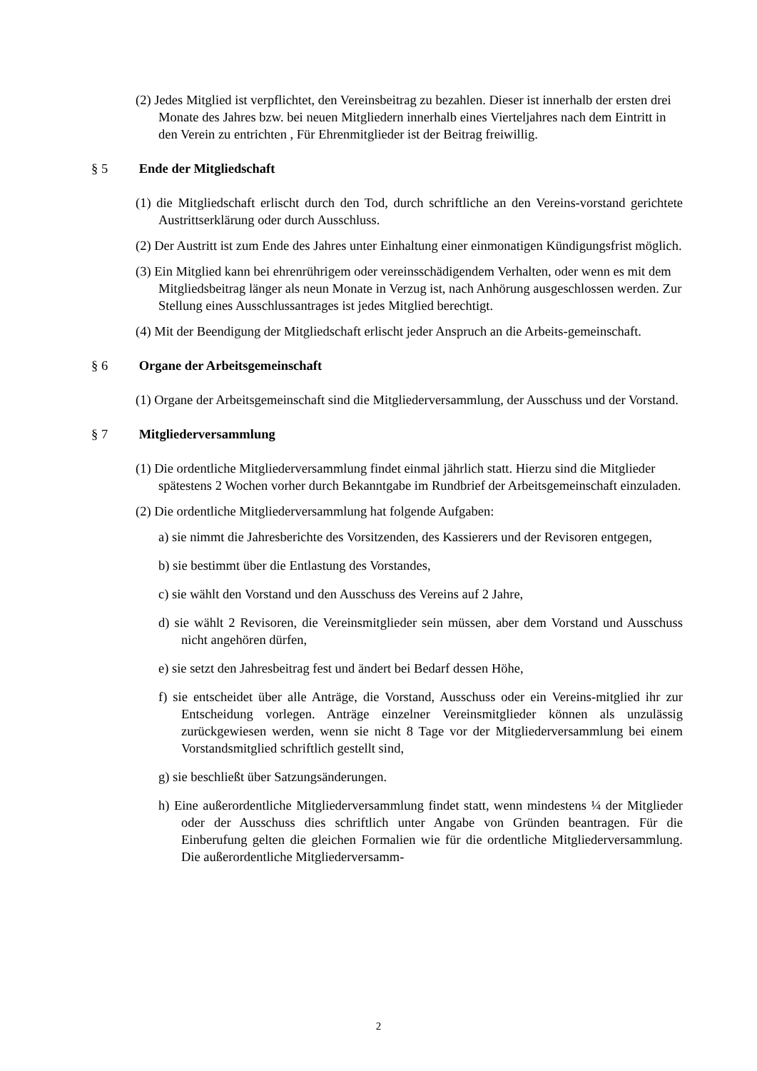(2) Jedes Mitglied ist verpflichtet, den Vereinsbeitrag zu bezahlen. Dieser ist innerhalb der ersten drei Monate des Jahres bzw. bei neuen Mitgliedern innerhalb eines Vierteljahres nach dem Eintritt in den Verein zu entrichten , Für Ehrenmitglieder ist der Beitrag freiwillig.
§ 5 Ende der Mitgliedschaft
(1) die Mitgliedschaft erlischt durch den Tod, durch schriftliche an den Vereins-vorstand gerichtete Austrittserklärung oder durch Ausschluss.
(2) Der Austritt ist zum Ende des Jahres unter Einhaltung einer einmonatigen Kündigungsfrist möglich.
(3) Ein Mitglied kann bei ehrenrührigem oder vereinsschädigendem Verhalten, oder wenn es mit dem Mitgliedsbeitrag länger als neun Monate in Verzug ist, nach Anhörung ausgeschlossen werden. Zur Stellung eines Ausschlussantrages ist jedes Mitglied berechtigt.
(4) Mit der Beendigung der Mitgliedschaft erlischt jeder Anspruch an die Arbeits-gemeinschaft.
§ 6 Organe der Arbeitsgemeinschaft
(1) Organe der Arbeitsgemeinschaft sind die Mitgliederversammlung, der Ausschuss und der Vorstand.
§ 7 Mitgliederversammlung
(1) Die ordentliche Mitgliederversammlung findet einmal jährlich statt. Hierzu sind die Mitglieder spätestens 2 Wochen vorher durch Bekanntgabe im Rundbrief der Arbeitsgemeinschaft einzuladen.
(2) Die ordentliche Mitgliederversammlung hat folgende Aufgaben:
a) sie nimmt die Jahresberichte des Vorsitzenden, des Kassierers und der Revisoren entgegen,
b) sie bestimmt über die Entlastung des Vorstandes,
c) sie wählt den Vorstand und den Ausschuss des Vereins auf 2 Jahre,
d) sie wählt 2 Revisoren, die Vereinsmitglieder sein müssen, aber dem Vorstand und Ausschuss nicht angehören dürfen,
e) sie setzt den Jahresbeitrag fest und ändert bei Bedarf dessen Höhe,
f) sie entscheidet über alle Anträge, die Vorstand, Ausschuss oder ein Vereins-mitglied ihr zur Entscheidung vorlegen. Anträge einzelner Vereinsmitglieder können als unzulässig zurückgewiesen werden, wenn sie nicht 8 Tage vor der Mitgliederversammlung bei einem Vorstandsmitglied schriftlich gestellt sind,
g) sie beschließt über Satzungsänderungen.
h) Eine außerordentliche Mitgliederversammlung findet statt, wenn mindestens ¼ der Mitglieder oder der Ausschuss dies schriftlich unter Angabe von Gründen beantragen. Für die Einberufung gelten die gleichen Formalien wie für die ordentliche Mitgliederversammlung. Die außerordentliche Mitgliederversamm-
2